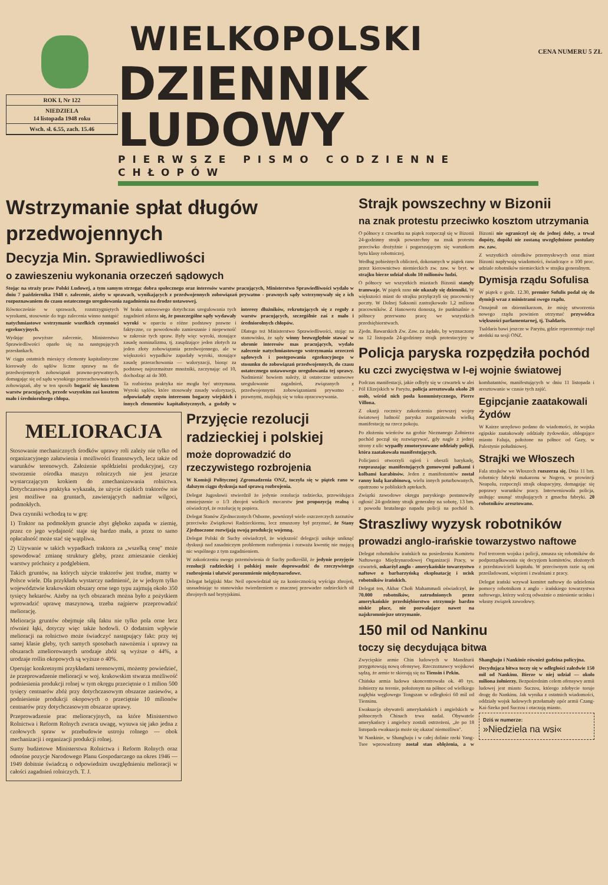ROK I, Nr 122
NIEDZIELA
14 listopada 1948 roku
Wsch. sł. 6.55, zach. 15.46
WIELKOPOLSKI
DZIENNIK LUDOWY
PIERWSZE PISMO CODZIENNE CHŁOPÓW
CENA NUMERU 5 ZŁ
Wstrzymanie spłat długów przedwojennych
Decyzja Min. Sprawiedliwości
o zawieszeniu wykonania orzeczeń sądowych
Stojąc na straży praw Polski Ludowej, a tym samym strzegąc dobra społecznego oraz interesów warstw pracujących, Ministerstwo Sprawiedliwości wydało w dniu 7 października 1948 r. zalecenie, ażeby w sprawach, wynikających z przedwojennych zobowiązań prywatno - prawnych sądy wstrzymywały się z ich rozpoznawaniem do czasu ostatecznego uregulowania zagadnienia na drodze ustawowej.
Równocześnie w sprawach, rozstrzygniętych wyrokami, stosownie do tego zalecenia winno nastąpić natychmiastowe wstrzymanie wszelkich czynności egzekucyjnych.
Wydając powyższe zalecenie, Ministerstwo Sprawiedliwości oparło się na następujących przesłankach.
W ciągu ostatnich miesięcy elementy kapitalistyczne kierowały do sądów liczne sprawy na tle przedwojennych zobowiązań prawno-prywatnych, domagając się od sądu wysokiego przerachowania tych zobowiązań, aby w ten sposób bogacić się kosztem warstw pracujących, przede wszystkim zaś kosztem mało i średniorolnego chłopa.
W braku ustawowego dotychczas uregulowania tych zagadnień zdarza się, że poszczególne sądy wydawały wyroki w oparciu o różne podstawy prawne i faktyczne, co powodowało zamieszanie i niepewność w zakresie tych spraw. Były więc wyroki, stosujące zasadę nominalizmu, tj. zasądzające jeden złotych za jeden złoty zobowiązania przedwojennego, ale w większości wypadków zapadały wyroki, stosujące zasadę przerachowania — waloryzacji, biorąc za podstawę najrozmaitsze mnożniki, zaczynając od 10, dochodząc aż do 300.
Ta rozbieżna praktyka nie mogła być utrzymana. Wyroki sądów, które stosowały zasady waloryzacji, odpowiadały często interesom bogaczy wiejskich i innych elementów kapitalistycznych, a godziły w interesy dłużników, rekrutujących się z reguły z warstw pracujących, szczególnie zaś z mało i średniorolnych chłopów.
Dlatego też Ministerstwo Sprawiedliwości, stojąc na stanowisku, że sądy winny bezwzględnie stawać w obronie interesów mas pracujących, wydało zalecenie natychmiastowego wstrzymania orzeczeń sądowych i postępowania egzekucyjnego w stosunku do zobowiązań przedwojennych, do czasu ostatecznego ustawowego uregulowania tej sprawy. Nadmienić bowiem należy, iż ostateczne ustawowe uregulowanie zagadnień, związanych z przedwojennymi zobowiązaniami prywatno - prawnymi, znajdują się w toku opracowywania.
MELIORACJA
Stosowanie mechanicznych środków uprawy roli zależy nie tylko od organizacyjnego załatwienia i możliwości finansowych, lecz także od warunków terenowych. Założenie spółdzielni produkcyjnej, czy stworzenie ośrodka maszyn rolniczych nie jest jeszcze wystarczającym krokiem do zmechanizowania rolnictwa. Dotychczasowa praktyka wykazała, że użycie ciężkich traktorów nie jest możliwe na gruntach, zawierających nadmiar wilgoci, podmokłych.
Dwa czynniki wchodzą tu w grę:
1) Traktor na podmokłym gruncie zbyt głęboko zapada w ziemię, przez co jego wydajność staje się bardzo mała, a przez to samo opłacalność może stać się wątpliwa.
2) Używanie w takich wypadkach traktora za „wszelką cenę" może spowodować zmianę struktury gleby, przez zmieszanie cienkiej warstwy próchnicy z podglebiem.
Takich gruntów, na których użycie traktorów jest trudne, mamy w Polsce wiele. Dla przykładu wystarczy nadmienić, że w jednym tylko województwie krakowskim obszary orne tego typu zajmują około 350 tysięcy hektarów. Ażeby na tych obszarach można było z pożytkiem wprowadzić uprawę maszynową, trzeba najpierw przeprowadzić meliorację.
Melioracja gruntów obejmuje siłą faktu nie tylko pola orne lecz również łąki, dotyczy więc także hodowli. O dodatnim wpływie melioracji na rolnictwo może świadczyć następujący fakt: przy tej samej klasie gleby, tych samych sposobach nawożenia i uprawy na obszarach zmeliorowanych urodzaje zbóż są wyższe o 44%, a urodzaje roślin okopowych są wyższe o 40%.
Operując konkretnymi przykładami terenowymi, możemy powiedzieć, że przeprowadzenie melioracji w woj. krakowskim stwarza możliwość podniesienia produkcji rolnej w tym okręgu przeciętnie o 1 milion 500 tysięcy centnarów zbóż przy dotychczasowym obszarze zasiewów, a podniesienie produkcji okopowych o przeciętnie 10 milionów centnarów przy dotychczasowym obszarze uprawy.
Przeprowadzenie prac melioracyjnych, na które Ministerstwo Rolnictwa i Reform Rolnych zwraca uwagę, wysuwa się jako jedna z czołowych spraw w przebudowie ustroju rolnego — obok mechanizacji i organizacji produkcji rolnej.
Sumy budżetowe Ministerstwa Rolnictwa i Reform Rolnych oraz odnośne pozycje Narodowego Planu Gospodarczego na okres 1946 — 1949 dobitnie świadczą o odpowiednim uwzględnieniu melioracji w całości zagadnień rolniczych. T. J.
Przyjęcie rezolucji radzieckiej i polskiej
może doprowadzić do rzeczywistego rozbrojenia
W Komisji Politycznej Zgromadzenia ONZ, toczyła się w piątek rano w dalszym ciągu dyskusja nad sprawą rozbrojenia.
Delegat Jugosławii stwierdził że jedynie rezolucja radziecka, przewidująca zmniejszenie o 1/3 zbrojeń wielkich mocarstw jest propozycją realną i oświadczył, że rezolucję tę popiera.
Delegat Stanów Zjednoczonych Osborne, powtórzył wiele oszczerczych zarzutów przeciwko Związkowi Radzieckiemu, lecz zmuszony był przyznać, że Stany Zjednoczone rozwijają swoją produkcję wojenną.
Delegat Polski dr Suchy oświadczył, że większość delegacji usiłuje uniknąć dyskusji nad zasadniczym problemem rozbrojenia i rozważa kwestię nie mającą nic wspólnego z tym zagadnieniem.
W zakończeniu swego przemówienia dr Suchy podkreślił, że jedynie przyjęcie rezolucji radzieckiej i polskiej może doprowadzić do rzeczywistego rozbrojenia i ułatwić porozumienie międzynarodowe.
Delegat belgijski Mac Neil opowiedział się za koniecznością wyścigu zbrojeń, uzasadniając to stanowisko twierdzeniem o znacznej przewadze radzieckich sił zbrojnych nad brytyjskimi.
Strajk powszechny w Bizonii
na znak protestu przeciwko kosztom utrzymania
O północy z czwartku na piątek rozpoczął się w Bizonii 24-godzinny strajk powszechny na znak protestu przeciwko drożyźnie i pogarszającym się warunkom bytu klasy robotniczej.
Według pobieżnych obliczeń, dokonanych w piątek rano przez kierownictwo niemieckich zw. zaw. w bryt. w strajku bierze udział około 10 milionów ludzi.
O północy we wszystkich miastach Bizonii stanęły tramwaje. W piątek rano nie ukazały się dzienniki. W większości miast do strajku przyłączyli się pracownicy poczty. W Dolnej Saksonii zastrajkowało 1,2 miliona pracowników. Z Hanoweru donoszą, że punktualnie o północy przerwano pracę we wszystkich przedsiębiorstwach.
Zjedn. Bawarskich Zw. Zaw. za żądało, by wyznaczony na 12 listopada 24-godzinny strajk protestacyjny w Bizonii nie ograniczył się do jednej doby, a trwał dopóty, dopóki nie zostaną uwzględnione postulaty zw. zaw.
Z wszystkich ośrodków przemysłowych oraz miast Bizonii napływają wiadomości, świadczące o 100 proc. udziale robotników niemieckich w strajku generalnym.
Dymisja rządu Sofulisa
W piątek o godz. 12.30, premier Sofulis podał się do dymisji wraz z ministrami swego rządu.
Oznajmił on dziennikarzom, że misję utworzenia nowego rządu powinien otrzymać przywódca większości parlamentarnej, tj. Tsaldaris.
Tsaldaris bawi jeszcze w Paryżu, gdzie reprezentuje rząd ateński na sesji ONZ.
Policja paryska rozpędziła pochód
ku czci zwycięstwa w I-ej wojnie światowej
Podczas manifestacji, jakie odbyły się w czwartek w alei Pól Elizejskich w Paryżu, policja aresztowała około 20 osób, wśród nich posła komunistycznego, Pierre Villona.
Z okazji rocznicy zakończenia pierwszej wojny światowej ludność paryska zorganizowała wielką manifestację na rzecz pokoju.
Po złożeniu wieńców na grobie Nieznanego Żołnierza pochód począł się rozwiązywać, gdy nagle z jednej strony z ulic wypadły zmotoryzowane oddziały policji, która zaatakowała manifestujących.
Policjanci otworzyli ogień i obeszli barykadę, rozpraszając manifestujących gumowymi pałkami i kolbami karabinów. Jeden z manifestantów został ranny kulą karabinową, wielu innych poturbowanych, opatrzono w pobliskich aptekach.
Związki zawodowe okręgu paryskiego postanowiły ogłosić 24-godzinny strajk generalny na sobotę, 13 bm. z powodu brutalnego napadu policji na pochód b. kombatantów, manifestujących w dniu 11 listopada i aresztowanie w czasie tych zajść.
Egipcjanie zaatakowali Żydów
W Kairze urzędowo podano do wiadomości, że wojska egipskie zaatakowały oddziały żydowskie, oblegające miasto Faluja, położone na północ od Gazy, w Palestynie południowej.
Strajki we Włoszech
Fala strajków we Włoszech rozszerza się. Dnia 11 bm. robotnicy fabryki makaronu w Nogera, w prowincji Neapolu, rozpoczęli strajk okupacyjny, domagając się poprawy warunków pracy. Interweniowała policja, usiłując usunąć strajkujących z gmachu fabryki. 20 robotników aresztowano.
Straszliwy wyzysk robotników
prowadzi anglo-irańskie towarzystwo naftowe
Delegat robotników irańskich na posiedzeniu Komitetu Naftowego Międzynarodowej Organizacji Pracy, w czwartek, oskarżył anglo - amerykańskie towarzystwo naftowe o barbarzyńską eksploatację i ucisk robotników irańskich.
Delegat ten, Akbar Chołi Mahammadi oświadczył, że 70.000 robotników, zatrudnionych przez amerykańskie przedsiębiorstwo otrzymuje bardzo niskie płace, nie pozwalające nawet na najskromniejsze utrzymanie.
Pod terrorem wojska i policji, zmusza się robotników do podporządkowania się decyzjom komitetów, złożonych z przedstawicieli kapitału. W przeciwnym razie są oni prześladowani, więzieni i zwalniani z pracy.
Delegat irański wzywał komitet naftowy do udzielenia pomocy robotnikom z anglo - irańskiego towarzystwa naftowego, którzy walczą odważnie o zniesienie ucisku i własny związek zawodowy.
150 mil od Nankinu
toczy się decydująca bitwa
Zwycięskie armie Chin ludowych w Mandżurii przygotowują nową ofensywę. Rzeczoznawcy wojskowi sądzą, że armie te skierują się na Tiensin i Pekin.
Chińska armia ludowa skoncentrowała ok. 40 tys. żołnierzy na terenie, położonym na północ od wielkiego zagłębia węglowego Tongszan w odległości 60 mil od Tiensinu.
Ewakuacja obywateli amerykańskich i angielskich w północnych Chinach trwa nadal. Obywatele amerykańscy i angielscy zostali ostrzeżeni, „że po 18 listopada ewakuacja może się okazać niemożliwa".
W Nankinie, w Shanghaju i w całej dolinie rzeki Yang-Tsee wprowadzony został stan oblężenia, a w Shanghaju i Nankinie również godzina policyjna.
Decydująca bitwa toczy się w odległości zaledwie 150 mil od Nankinu. Bierze w niej udział — około miliona żołnierzy. Bezpośrednim celem ofensywy armii ludowej jest miasto Suczou, którego zdobycie toruje drogę do Nankinu. Jak wynika z ostatnich wiadomości, oddziały wojsk ludowych przełamały opór armii Czang-Kai-Szeka pod Suczou i otaczają miasto.
Dziś w numerze:
»Niedziela na wsi«